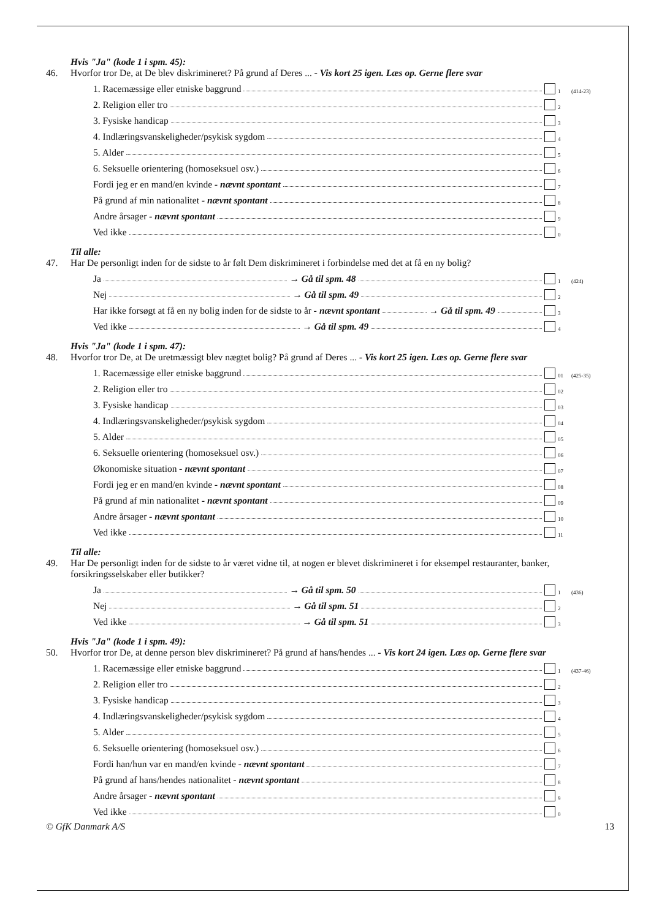Hvis "Ja" (kode 1 i spm. 45):
46. Hvorfor tror De, at De blev diskrimineret? På grund af Deres ... - Vis kort 25 igen. Læs op. Gerne flere svar
1. Racemæssige eller etniske baggrund 1 (414-23)
2. Religion eller tro 2
3. Fysiske handicap 3
4. Indlæringsvanskeligheder/psykisk sygdom 4
5. Alder 5
6. Seksuelle orientering (homoseksuel osv.) 6
Fordi jeg er en mand/en kvinde - nævnt spontant 7
På grund af min nationalitet - nævnt spontant 8
Andre årsager - nævnt spontant 9
Ved ikke 0
Til alle:
47. Har De personligt inden for de sidste to år følt Dem diskrimineret i forbindelse med det at få en ny bolig?
Ja → Gå til spm. 48 1 (424)
Nej → Gå til spm. 49 2
Har ikke forsøgt at få en ny bolig inden for de sidste to år - nævnt spontant → Gå til spm. 49 3
Ved ikke → Gå til spm. 49 4
Hvis "Ja" (kode 1 i spm. 47):
48. Hvorfor tror De, at De uretmæssigt blev nægtet bolig? På grund af Deres ... - Vis kort 25 igen. Læs op. Gerne flere svar
1. Racemæssige eller etniske baggrund 01 (425-35)
2. Religion eller tro 02
3. Fysiske handicap 03
4. Indlæringsvanskeligheder/psykisk sygdom 04
5. Alder 05
6. Seksuelle orientering (homoseksuel osv.) 06
Økonomiske situation - nævnt spontant 07
Fordi jeg er en mand/en kvinde - nævnt spontant 08
På grund af min nationalitet - nævnt spontant 09
Andre årsager - nævnt spontant 10
Ved ikke 11
Til alle:
49. Har De personligt inden for de sidste to år været vidne til, at nogen er blevet diskrimineret i for eksempel restauranter, banker, forsikringsselskaber eller butikker?
Ja → Gå til spm. 50 1 (436)
Nej → Gå til spm. 51 2
Ved ikke → Gå til spm. 51 3
Hvis "Ja" (kode 1 i spm. 49):
50. Hvorfor tror De, at denne person blev diskrimineret? På grund af hans/hendes ... - Vis kort 24 igen. Læs op. Gerne flere svar
1. Racemæssige eller etniske baggrund 1 (437-46)
2. Religion eller tro 2
3. Fysiske handicap 3
4. Indlæringsvanskeligheder/psykisk sygdom 4
5. Alder 5
6. Seksuelle orientering (homoseksuel osv.) 6
Fordi han/hun var en mand/en kvinde - nævnt spontant 7
På grund af hans/hendes nationalitet - nævnt spontant 8
Andre årsager - nævnt spontant 9
Ved ikke 0
© GfK Danmark A/S 13